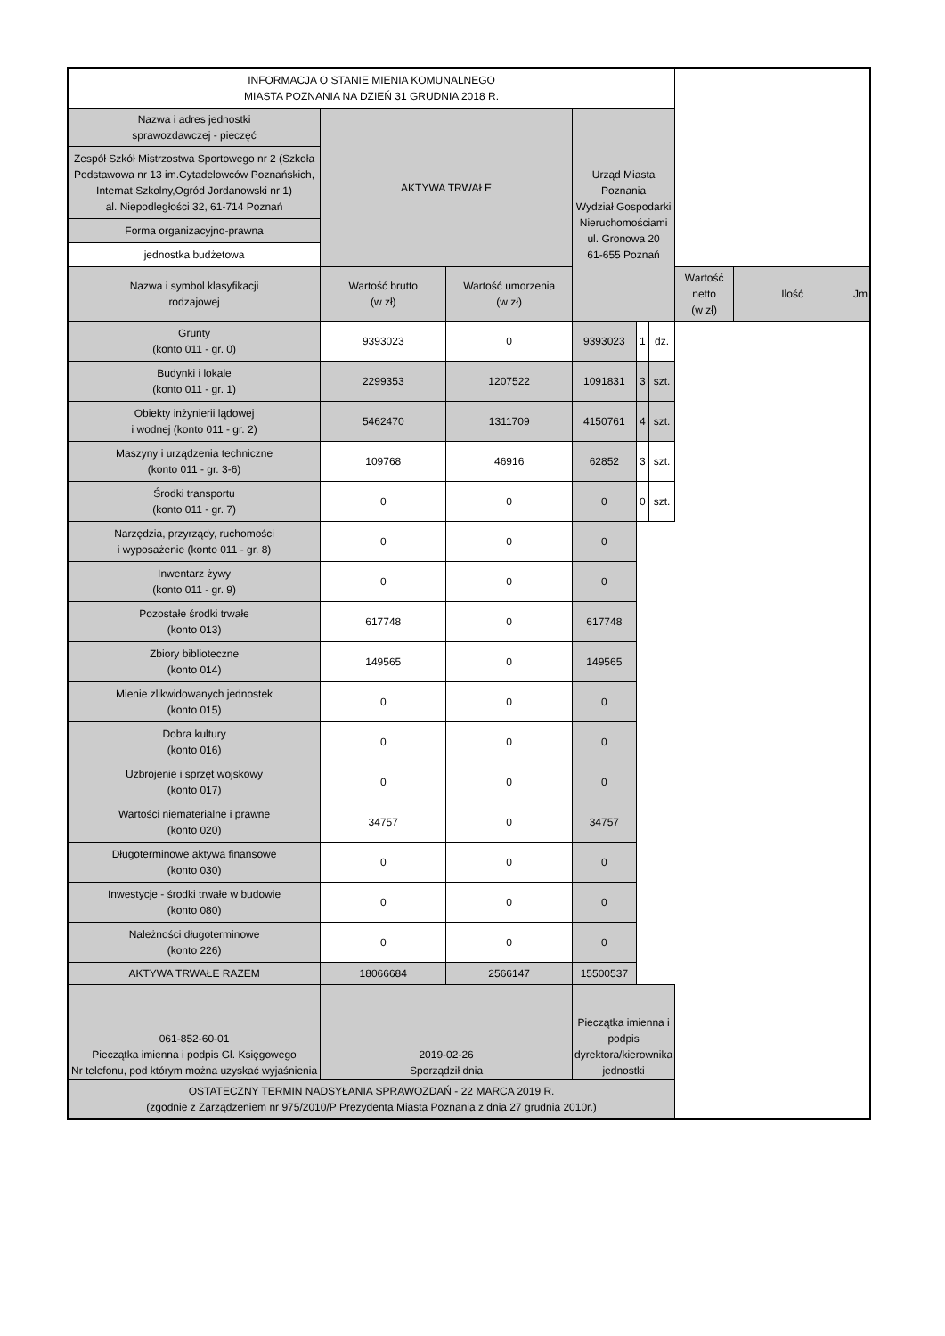| INFORMACJA O STANIE MIENIA KOMUNALNEGO MIASTA POZNANIA NA DZIEŃ 31 GRUDNIA 2018 R. | | | | | | | | |
| Nazwa i adres jednostki sprawozdawczej - pieczęć | AKTYWA TRWAŁE | | Urząd Miasta Poznania Wydział Gospodarki Nieruchomościami ul. Gronowa 20 61-655 Poznań | | | | | |
| Zespół Szkół Mistrzostwa Sportowego nr 2 (Szkoła Podstawowa nr 13 im.Cytadelowców Poznańskich, Internat Szkolny,Ogród Jordanowski nr 1) al. Niepodległości 32, 61-714 Poznań | | | | | | | | |
| Forma organizacyjno-prawna | | | | | | | | |
| jednostka budżetowa | | | | | | | | |
| Nazwa i symbol klasyfikacji rodzajowej | Wartość brutto (w zł) | Wartość umorzenia (w zł) | | | | Wartość netto (w zł) | Ilość | Jm |
| Grunty (konto 011 - gr. 0) | 9393023 | 0 | 9393023 | 1 | dz. | | | |
| Budynki i lokale (konto 011 - gr. 1) | 2299353 | 1207522 | 1091831 | 3 | szt. | | | |
| Obiekty inżynierii lądowej i wodnej (konto 011 - gr. 2) | 5462470 | 1311709 | 4150761 | 4 | szt. | | | |
| Maszyny i urządzenia techniczne (konto 011 - gr. 3-6) | 109768 | 46916 | 62852 | 3 | szt. | | | |
| Środki transportu (konto 011 - gr. 7) | 0 | 0 | 0 | 0 | szt. | | | |
| Narzędzia, przyrządy, ruchomości i wyposażenie (konto 011 - gr. 8) | 0 | 0 | 0 | | | | | |
| Inwentarz żywy (konto 011 - gr. 9) | 0 | 0 | 0 | | | | | |
| Pozostałe środki trwałe (konto 013) | 617748 | 0 | 617748 | | | | | |
| Zbiory biblioteczne (konto 014) | 149565 | 0 | 149565 | | | | | |
| Mienie zlikwidowanych jednostek (konto 015) | 0 | 0 | 0 | | | | | |
| Dobra kultury (konto 016) | 0 | 0 | 0 | | | | | |
| Uzbrojenie i sprzęt wojskowy (konto 017) | 0 | 0 | 0 | | | | | |
| Wartości niematerialne i prawne (konto 020) | 34757 | 0 | 34757 | | | | | |
| Długoterminowe aktywa finansowe (konto 030) | 0 | 0 | 0 | | | | | |
| Inwestycje - środki trwałe w budowie (konto 080) | 0 | 0 | 0 | | | | | |
| Należności długoterminowe (konto 226) | 0 | 0 | 0 | | | | | |
| AKTYWA TRWAŁE RAZEM | 18066684 | 2566147 | 15500537 | | | | | |
| 061-852-60-01 Pieczątka imienna i podpis Gł. Księgowego Nr telefonu, pod którym można uzyskać wyjaśnienia | 2019-02-26 Sporządził dnia | | Pieczątka imienna i podpis dyrektora/kierownika jednostki | | | | | |
| OSTATECZNY TERMIN NADSYŁANIA SPRAWOZDAŃ - 22 MARCA 2019 R. (zgodnie z Zarządzeniem nr 975/2010/P Prezydenta Miasta Poznania z dnia 27 grudnia 2010r.) | | | | | | | | |